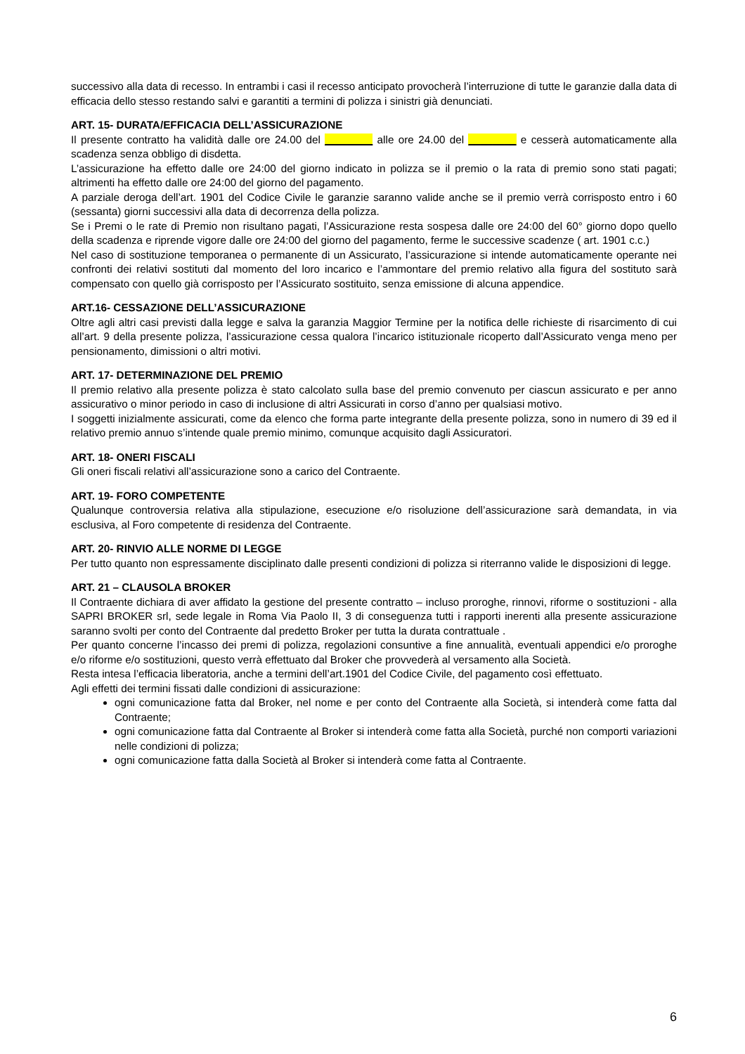successivo alla data di recesso. In entrambi i casi il recesso anticipato provocherà l’interruzione di tutte le garanzie dalla data di efficacia dello stesso restando salvi e garantiti a termini di polizza i sinistri già denunciati.
ART. 15- DURATA/EFFICACIA DELL’ASSICURAZIONE
Il presente contratto ha validità dalle ore 24.00 del ________ alle ore 24.00 del ________ e cesserà automaticamente alla scadenza senza obbligo di disdetta.
L’assicurazione ha effetto dalle ore 24:00 del giorno indicato in polizza se il premio o la rata di premio sono stati pagati; altrimenti ha effetto dalle ore 24:00 del giorno del pagamento.
A parziale deroga dell’art. 1901 del Codice Civile le garanzie saranno valide anche se il premio verrà corrisposto entro i 60 (sessanta) giorni successivi alla data di decorrenza della polizza.
Se i Premi o le rate di Premio non risultano pagati, l’Assicurazione resta sospesa dalle ore 24:00 del 60° giorno dopo quello della scadenza e riprende vigore dalle ore 24:00 del giorno del pagamento, ferme le successive scadenze ( art. 1901 c.c.)
Nel caso di sostituzione temporanea o permanente di un Assicurato, l’assicurazione si intende automaticamente operante nei confronti dei relativi sostituti dal momento del loro incarico e l’ammontare del premio relativo alla figura del sostituto sarà compensato con quello già corrisposto per l’Assicurato sostituito, senza emissione di alcuna appendice.
ART.16- CESSAZIONE DELL’ASSICURAZIONE
Oltre agli altri casi previsti dalla legge e salva la garanzia Maggior Termine per la notifica delle richieste di risarcimento di cui all’art. 9 della presente polizza, l’assicurazione cessa qualora l’incarico istituzionale ricoperto dall’Assicurato venga meno per pensionamento, dimissioni o altri motivi.
ART. 17- DETERMINAZIONE DEL PREMIO
Il premio relativo alla presente polizza è stato calcolato sulla base del premio convenuto per ciascun assicurato e per anno assicurativo o minor periodo in caso di inclusione di altri Assicurati in corso d’anno per qualsiasi motivo.
I soggetti inizialmente assicurati, come da elenco che forma parte integrante della presente polizza, sono in numero di 39 ed il relativo premio annuo s’intende quale premio minimo, comunque acquisito dagli Assicuratori.
ART. 18- ONERI FISCALI
Gli oneri fiscali relativi all’assicurazione sono a carico del Contraente.
ART. 19- FORO COMPETENTE
Qualunque controversia relativa alla stipulazione, esecuzione e/o risoluzione dell’assicurazione sarà demandata, in via esclusiva, al Foro competente di residenza del Contraente.
ART. 20- RINVIO ALLE NORME DI LEGGE
Per tutto quanto non espressamente disciplinato dalle presenti condizioni di polizza si riterranno valide le disposizioni di legge.
ART. 21 – CLAUSOLA BROKER
Il Contraente dichiara di aver affidato la gestione del presente contratto – incluso proroghe, rinnovi, riforme o sostituzioni - alla SAPRI BROKER srl, sede legale in Roma Via Paolo II, 3 di conseguenza tutti i rapporti inerenti alla presente assicurazione saranno svolti per conto del Contraente dal predetto Broker per tutta la durata contrattuale .
Per quanto concerne l’incasso dei premi di polizza, regolazioni consuntive a fine annualità, eventuali appendici e/o proroghe e/o riforme e/o sostituzioni, questo verrà effettuato dal Broker che provvederà al versamento alla Società.
Resta intesa l’efficacia liberatoria, anche a termini dell’art.1901 del Codice Civile, del pagamento così effettuato.
Agli effetti dei termini fissati dalle condizioni di assicurazione:
ogni comunicazione fatta dal Broker, nel nome e per conto del Contraente alla Società, si intenderà come fatta dal Contraente;
ogni comunicazione fatta dal Contraente al Broker si intenderà come fatta alla Società, purché non comporti variazioni nelle condizioni di polizza;
ogni comunicazione fatta dalla Società al Broker si intenderà come fatta al Contraente.
6